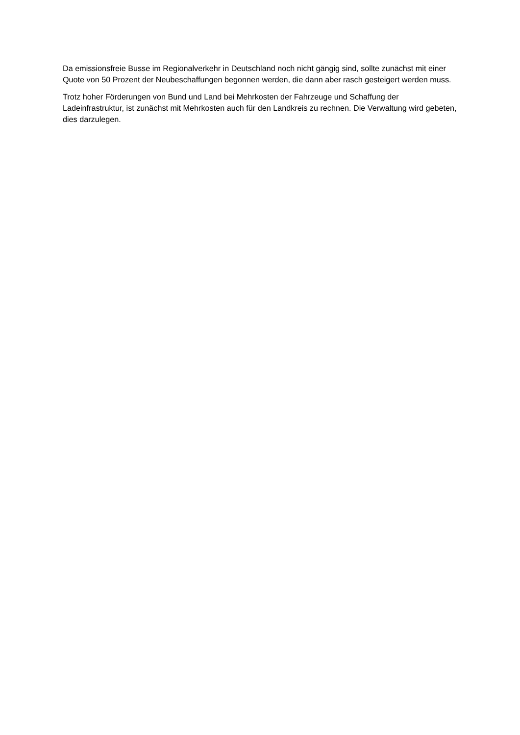Da emissionsfreie Busse im Regionalverkehr in Deutschland noch nicht gängig sind, sollte zunächst mit einer Quote von 50 Prozent der Neubeschaffungen begonnen werden, die dann aber rasch gesteigert werden muss.
Trotz hoher Förderungen von Bund und Land bei Mehrkosten der Fahrzeuge und Schaffung der Ladeinfrastruktur, ist zunächst mit Mehrkosten auch für den Landkreis zu rechnen. Die Verwaltung wird gebeten, dies darzulegen.